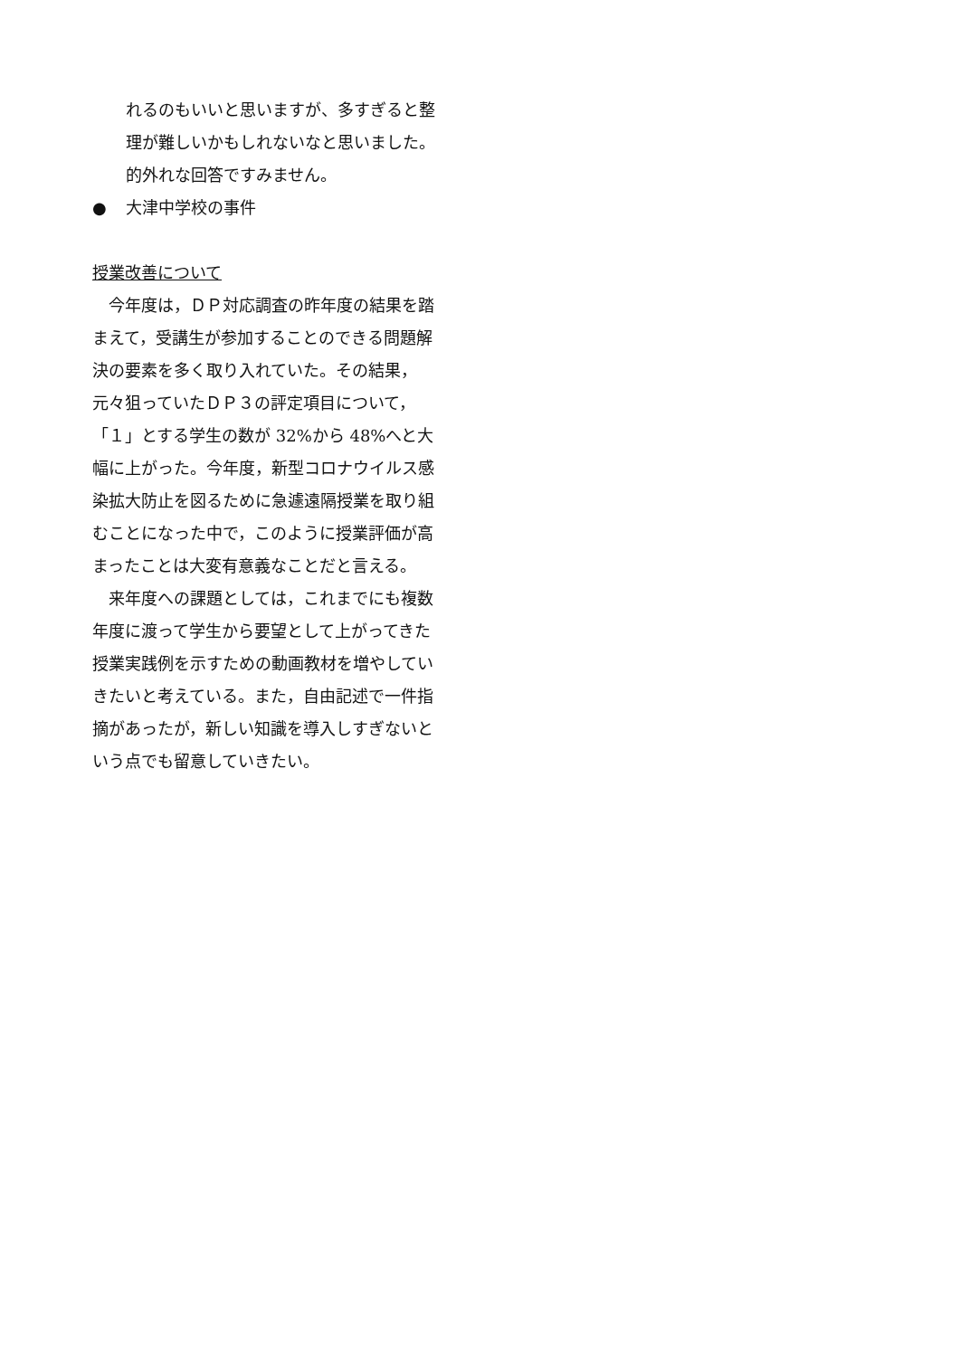れるのもいいと思いますが、多すぎると整
理が難しいかもしれないなと思いました。
的外れな回答ですみません。
● 大津中学校の事件
授業改善について
　今年度は，ＤＰ対応調査の昨年度の結果を踏
まえて，受講生が参加することのできる問題解
決の要素を多く取り入れていた。その結果，
元々狙っていたＤＰ３の評定項目について，
「１」とする学生の数が 32%から 48%へと大
幅に上がった。今年度，新型コロナウイルス感
染拡大防止を図るために急遽遠隔授業を取り組
むことになった中で，このように授業評価が高
まったことは大変有意義なことだと言える。
　来年度への課題としては，これまでにも複数
年度に渡って学生から要望として上がってきた
授業実践例を示すための動画教材を増やしてい
きたいと考えている。また，自由記述で一件指
摘があったが，新しい知識を導入しすぎないと
いう点でも留意していきたい。